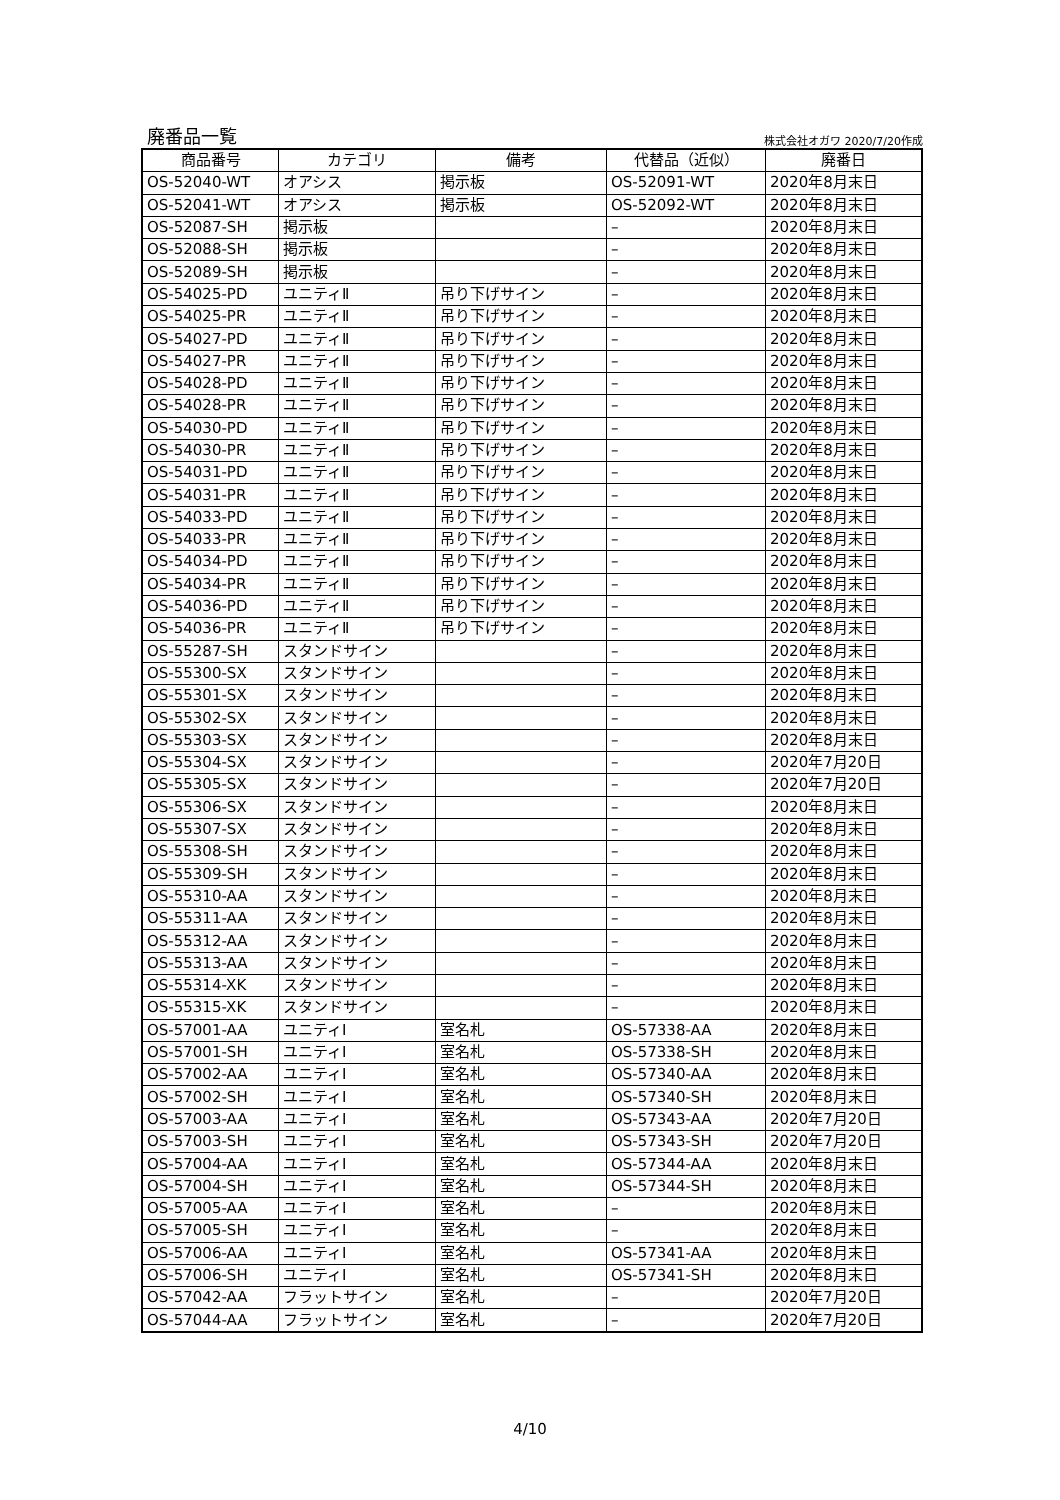廃番品一覧
株式会社オガワ 2020/7/20作成
| 商品番号 | カテゴリ | 備考 | 代替品（近似） | 廃番日 |
| --- | --- | --- | --- | --- |
| OS-52040-WT | オアシス | 掲示板 | OS-52091-WT | 2020年8月末日 |
| OS-52041-WT | オアシス | 掲示板 | OS-52092-WT | 2020年8月末日 |
| OS-52087-SH | 掲示板 | | – | 2020年8月末日 |
| OS-52088-SH | 掲示板 | | – | 2020年8月末日 |
| OS-52089-SH | 掲示板 | | – | 2020年8月末日 |
| OS-54025-PD | ユニティⅡ | 吊り下げサイン | – | 2020年8月末日 |
| OS-54025-PR | ユニティⅡ | 吊り下げサイン | – | 2020年8月末日 |
| OS-54027-PD | ユニティⅡ | 吊り下げサイン | – | 2020年8月末日 |
| OS-54027-PR | ユニティⅡ | 吊り下げサイン | – | 2020年8月末日 |
| OS-54028-PD | ユニティⅡ | 吊り下げサイン | – | 2020年8月末日 |
| OS-54028-PR | ユニティⅡ | 吊り下げサイン | – | 2020年8月末日 |
| OS-54030-PD | ユニティⅡ | 吊り下げサイン | – | 2020年8月末日 |
| OS-54030-PR | ユニティⅡ | 吊り下げサイン | – | 2020年8月末日 |
| OS-54031-PD | ユニティⅡ | 吊り下げサイン | – | 2020年8月末日 |
| OS-54031-PR | ユニティⅡ | 吊り下げサイン | – | 2020年8月末日 |
| OS-54033-PD | ユニティⅡ | 吊り下げサイン | – | 2020年8月末日 |
| OS-54033-PR | ユニティⅡ | 吊り下げサイン | – | 2020年8月末日 |
| OS-54034-PD | ユニティⅡ | 吊り下げサイン | – | 2020年8月末日 |
| OS-54034-PR | ユニティⅡ | 吊り下げサイン | – | 2020年8月末日 |
| OS-54036-PD | ユニティⅡ | 吊り下げサイン | – | 2020年8月末日 |
| OS-54036-PR | ユニティⅡ | 吊り下げサイン | – | 2020年8月末日 |
| OS-55287-SH | スタンドサイン | | – | 2020年8月末日 |
| OS-55300-SX | スタンドサイン | | – | 2020年8月末日 |
| OS-55301-SX | スタンドサイン | | – | 2020年8月末日 |
| OS-55302-SX | スタンドサイン | | – | 2020年8月末日 |
| OS-55303-SX | スタンドサイン | | – | 2020年8月末日 |
| OS-55304-SX | スタンドサイン | | – | 2020年7月20日 |
| OS-55305-SX | スタンドサイン | | – | 2020年7月20日 |
| OS-55306-SX | スタンドサイン | | – | 2020年8月末日 |
| OS-55307-SX | スタンドサイン | | – | 2020年8月末日 |
| OS-55308-SH | スタンドサイン | | – | 2020年8月末日 |
| OS-55309-SH | スタンドサイン | | – | 2020年8月末日 |
| OS-55310-AA | スタンドサイン | | – | 2020年8月末日 |
| OS-55311-AA | スタンドサイン | | – | 2020年8月末日 |
| OS-55312-AA | スタンドサイン | | – | 2020年8月末日 |
| OS-55313-AA | スタンドサイン | | – | 2020年8月末日 |
| OS-55314-XK | スタンドサイン | | – | 2020年8月末日 |
| OS-55315-XK | スタンドサイン | | – | 2020年8月末日 |
| OS-57001-AA | ユニティⅠ | 室名札 | OS-57338-AA | 2020年8月末日 |
| OS-57001-SH | ユニティⅠ | 室名札 | OS-57338-SH | 2020年8月末日 |
| OS-57002-AA | ユニティⅠ | 室名札 | OS-57340-AA | 2020年8月末日 |
| OS-57002-SH | ユニティⅠ | 室名札 | OS-57340-SH | 2020年8月末日 |
| OS-57003-AA | ユニティⅠ | 室名札 | OS-57343-AA | 2020年7月20日 |
| OS-57003-SH | ユニティⅠ | 室名札 | OS-57343-SH | 2020年7月20日 |
| OS-57004-AA | ユニティⅠ | 室名札 | OS-57344-AA | 2020年8月末日 |
| OS-57004-SH | ユニティⅠ | 室名札 | OS-57344-SH | 2020年8月末日 |
| OS-57005-AA | ユニティⅠ | 室名札 | – | 2020年8月末日 |
| OS-57005-SH | ユニティⅠ | 室名札 | – | 2020年8月末日 |
| OS-57006-AA | ユニティⅠ | 室名札 | OS-57341-AA | 2020年8月末日 |
| OS-57006-SH | ユニティⅠ | 室名札 | OS-57341-SH | 2020年8月末日 |
| OS-57042-AA | フラットサイン | 室名札 | – | 2020年7月20日 |
| OS-57044-AA | フラットサイン | 室名札 | – | 2020年7月20日 |
4/10